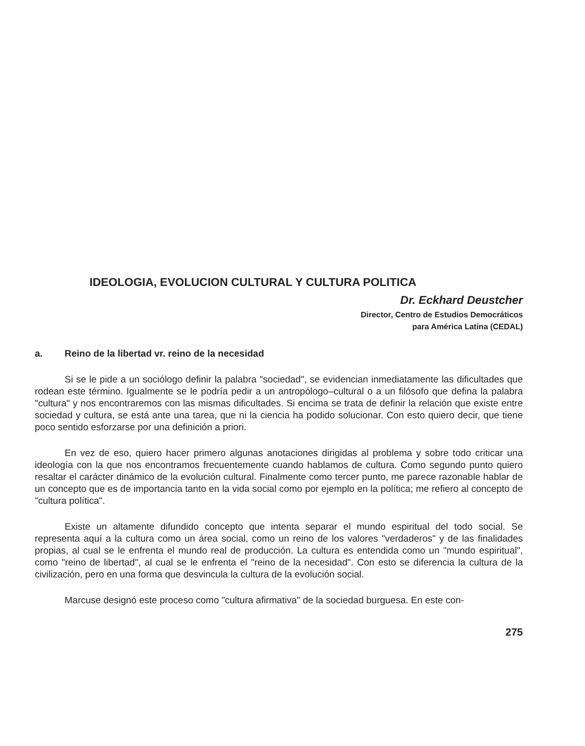IDEOLOGIA, EVOLUCION CULTURAL Y CULTURA POLITICA
Dr. Eckhard Deustcher
Director, Centro de Estudios Democráticos
para América Latina (CEDAL)
a. Reino de la libertad vr. reino de la necesidad
Si se le pide a un sociólogo definir la palabra "sociedad", se evidencian inmediatamente las dificultades que rodean este término. Igualmente se le podría pedir a un antropólogo–cultural o a un filósofo que defina la palabra "cultura" y nos encontraremos con las mismas dificultades. Si encima se trata de definir la relación que existe entre sociedad y cultura, se está ante una tarea, que ni la ciencia ha podido solucionar. Con esto quiero decir, que tiene poco sentido esforzarse por una definición a priori.
En vez de eso, quiero hacer primero algunas anotaciones dirigidas al problema y sobre todo criticar una ideología con la que nos encontramos frecuentemente cuando hablamos de cultura. Como segundo punto quiero resaltar el carácter dinámico de la evolución cultural. Finalmente como tercer punto, me parece razonable hablar de un concepto que es de importancia tanto en la vida social como por ejemplo en la política; me refiero al concepto de "cultura política".
Existe un altamente difundido concepto que intenta separar el mundo espiritual del todo social. Se representa aquí a la cultura como un área social, como un reino de los valores "verdaderos" y de las finalidades propias, al cual se le enfrenta el mundo real de producción. La cultura es entendida como un "mundo espiritual", como "reino de libertad", al cual se le enfrenta el "reino de la necesidad". Con esto se diferencia la cultura de la civilización, pero en una forma que desvincula la cultura de la evolución social.
Marcuse designó este proceso como "cultura afirmativa" de la sociedad burguesa. En este con-
275